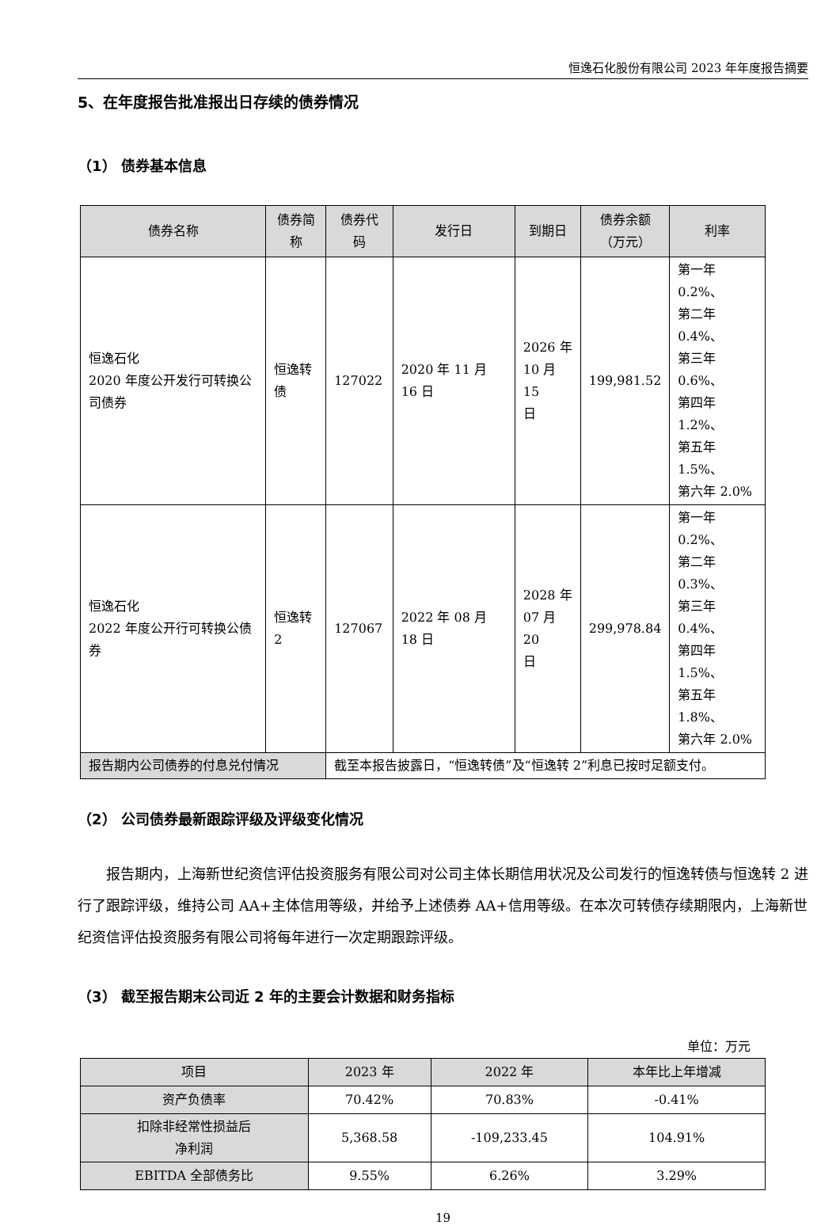恒逸石化股份有限公司 2023 年年度报告摘要
5、在年度报告批准报出日存续的债券情况
（1） 债券基本信息
| 债券名称 | 债券简称 | 债券代码 | 发行日 | 到期日 | 债券余额 （万元） | 利率 |
| --- | --- | --- | --- | --- | --- | --- |
| 恒逸石化 2020 年度公开发行可转换公司债券 | 恒逸转债 | 127022 | 2020 年 11 月 16 日 | 2026 年 10 月 15 日 | 199,981.52 | 第一年 0.2%、 第二年 0.4%、 第三年 0.6%、 第四年 1.2%、 第五年 1.5%、 第六年 2.0% |
| 恒逸石化 2022 年度公开行可转换公债券 | 恒逸转 2 | 127067 | 2022 年 08 月 18 日 | 2028 年 07 月 20 日 | 299,978.84 | 第一年 0.2%、 第二年 0.3%、 第三年 0.4%、 第四年 1.5%、 第五年 1.8%、 第六年 2.0% |
| 报告期内公司债券的付息兑付情况 | | 截至本报告披露日，“恒逸转债”及“恒逸转 2”利息已按时足额支付。 | | | | |
（2） 公司债券最新跟踪评级及评级变化情况
报告期内，上海新世纪资信评估投资服务有限公司对公司主体长期信用状况及公司发行的恒逸转债与恒逸转 2 进行了跟踪评级，维持公司 AA+主体信用等级，并给予上述债券 AA+信用等级。在本次可转债存续期限内，上海新世纪资信评估投资服务有限公司将每年进行一次定期跟踪评级。
（3） 截至报告期末公司近 2 年的主要会计数据和财务指标
单位：万元
| 项目 | 2023 年 | 2022 年 | 本年比上年增减 |
| --- | --- | --- | --- |
| 资产负债率 | 70.42% | 70.83% | -0.41% |
| 扣除非经常性损益后 净利润 | 5,368.58 | -109,233.45 | 104.91% |
| EBITDA 全部债务比 | 9.55% | 6.26% | 3.29% |
19